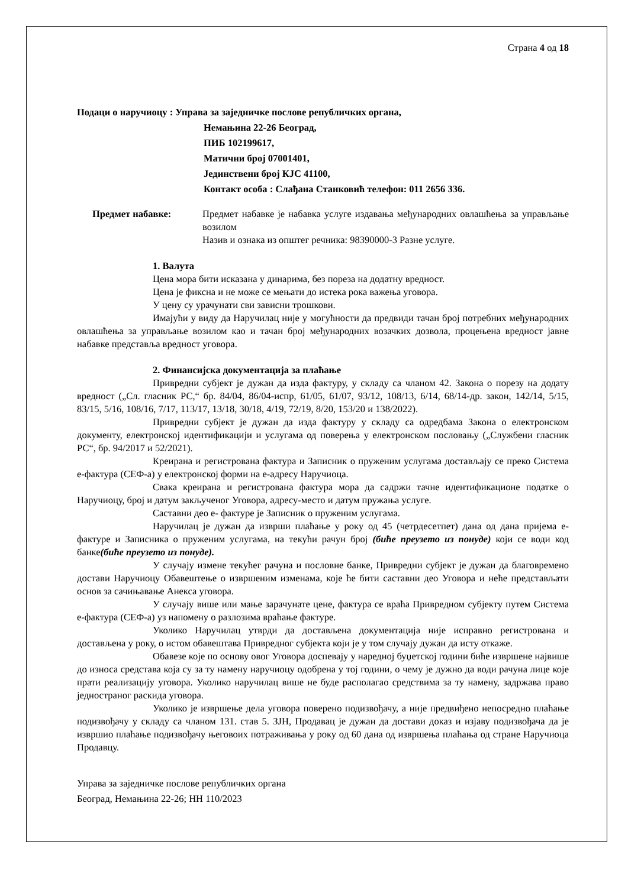Страна 4 од 18
Подаци о наручиоцу : Управа за заједничке послове републичких органа,
Немањина 22-26 Београд,
ПИБ 102199617,
Матични број 07001401,
Јединствени број КЈС 41100,
Контакт особа : Слађана Станковић телефон: 011 2656 336.
Предмет набавке: Предмет набавке је набавка услуге издавања међународних овлашћења за управљање возилом
Назив и ознака из општег речника: 98390000-3 Разне услуге.
1. Валута
Цена мора бити исказана у динарима, без пореза на додатну вредност.
Цена је фиксна и не може се мењати до истека рока важења уговора.
У цену су урачунати сви зависни трошкови.
Имајући у виду да Наручилац није у могућности да предвиди тачан број потребних међународних овлашћења за управљање возилом као и тачан број међународних возачких дозвола, процењена вредност јавне набавке представља вредност уговора.
2. Финансијска документација за плаћање
Привредни субјект је дужан да изда фактуру, у складу са чланом 42. Закона о порезу на додату вредност („Сл. гласник РС,“ бр. 84/04, 86/04-испр, 61/05, 61/07, 93/12, 108/13, 6/14, 68/14-др. закон, 142/14, 5/15, 83/15, 5/16, 108/16, 7/17, 113/17, 13/18, 30/18, 4/19, 72/19, 8/20, 153/20 и 138/2022).
Привредни субјект је дужан да изда фактуру у складу са одредбама Закона о електронском документу, електронској идентификацији и услугама од поверења у електронском пословању („Службени гласник РС“, бр. 94/2017 и 52/2021).
Креирана и регистрована фактура и Записник о пруженим услугама достављају се преко Система е-фактура (СЕФ-а) у електронској форми на е-адресу Наручиоца.
Свака креирана и регистрована фактура мора да садржи тачне идентификационе податке о Наручиоцу, број и датум закљученог Уговора, адресу-место и датум пружања услуге.
Саставни део е- фактуре је Записник о пруженим услугама.
Наручилац је дужан да изврши плаћање у року од 45 (четрдесетпет) дана од дана пријема е-фактуре и Записника о пруженим услугама, на текући рачун број (биће преузето из понуде) који се води код банке(биће преузето из понуде).
У случају измене текућег рачуна и пословне банке, Привредни субјект је дужан да благовремено достави Наручиоцу Обавештење о извршеним изменама, које ће бити саставни део Уговора и неће представљати основ за сачињавање Анекса уговора.
У случају више или мање зарачунате цене, фактура се враћа Привредном субјекту путем Система е-фактура (СЕФ-а) уз напомену о разлозима враћање фактуре.
Уколико Наручилац утврди да достављена документација није исправно регистрована и достављена у року, о истом обавештава Привредног субјекта који је у том случају дужан да исту откаже.
Обавезе које по основу овог Уговора доспевају у наредној буџетској години биће извршене највише до износа средстава која су за ту намену наручиоцу одобрена у тој години, о чему је дужно да води рачуна лице које прати реализацију уговора. Уколико наручилац више не буде располагао средствима за ту намену, задржава право једностраног раскида уговора.
Уколико је извршење дела уговора поверено подизвођачу, а није предвиђено непосредно плаћање подизвођачу у складу са чланом 131. став 5. ЗЈН, Продавац је дужан да достави доказ и изјаву подизвођача да је извршио плаћање подизвођачу његовоих потраживања у року од 60 дана од извршења плаћања од стране Наручиоца Продавцу.
Управа за заједничке послове републичких органа
Београд, Немањина 22-26; НН 110/2023